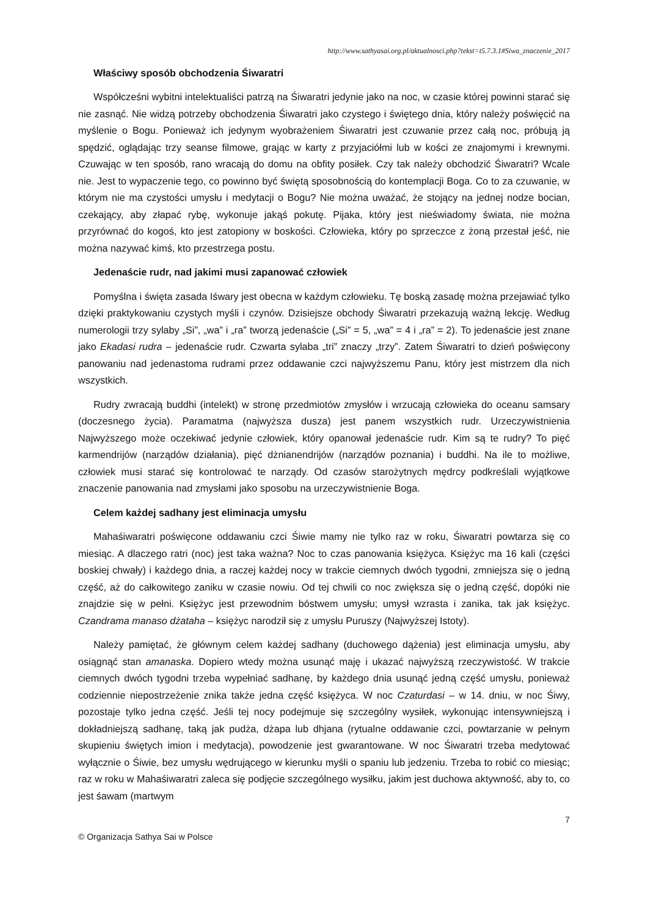http://www.sathyasai.org.pl/aktualnosci.php?tekst=t5.7.3.1#Siwa_znaczenie_2017
Właściwy sposób obchodzenia Śiwaratri
Współcześni wybitni intelektualiści patrzą na Śiwaratri jedynie jako na noc, w czasie której powinni starać się nie zasnąć. Nie widzą potrzeby obchodzenia Śiwaratri jako czystego i świętego dnia, który należy poświęcić na myślenie o Bogu. Ponieważ ich jedynym wyobrażeniem Śiwaratri jest czuwanie przez całą noc, próbują ją spędzić, oglądając trzy seanse filmowe, grając w karty z przyjaciółmi lub w kości ze znajomymi i krewnymi. Czuwając w ten sposób, rano wracają do domu na obfity posiłek. Czy tak należy obchodzić Śiwaratri? Wcale nie. Jest to wypaczenie tego, co powinno być świętą sposobnością do kontemplacji Boga. Co to za czuwanie, w którym nie ma czystości umysłu i medytacji o Bogu? Nie można uważać, że stojący na jednej nodze bocian, czekający, aby złapać rybę, wykonuje jakąś pokutę. Pijaka, który jest nieświadomy świata, nie można przyrównać do kogoś, kto jest zatopiony w boskości. Człowieka, który po sprzeczce z żoną przestał jeść, nie można nazywać kimś, kto przestrzega postu.
Jedenaście rudr, nad jakimi musi zapanować człowiek
Pomyślna i święta zasada Iśwary jest obecna w każdym człowieku. Tę boską zasadę można przejawiać tylko dzięki praktykowaniu czystych myśli i czynów. Dzisiejsze obchody Śiwaratri przekazują ważną lekcję. Według numerologii trzy sylaby „Si”, „wa” i „ra” tworzą jedenaście („Si” = 5, „wa” = 4 i „ra” = 2). To jedenaście jest znane jako Ekadasi rudra – jedenaście rudr. Czwarta sylaba „tri” znaczy „trzy”. Zatem Śiwaratri to dzień poświęcony panowaniu nad jedenastoma rudrami przez oddawanie czci najwyższemu Panu, który jest mistrzem dla nich wszystkich.
Rudry zwracają buddhi (intelekt) w stronę przedmiotów zmysłów i wrzucają człowieka do oceanu samsary (doczesnego życia). Paramatma (najwyższa dusza) jest panem wszystkich rudr. Urzeczywistnienia Najwyższego może oczekiwać jedynie człowiek, który opanował jedenaście rudr. Kim są te rudry? To pięć karmendrijów (narządów działania), pięć dżnianendrijów (narządów poznania) i buddhi. Na ile to możliwe, człowiek musi starać się kontrolować te narządy. Od czasów starożytnych mędrcy podkreślali wyjątkowe znaczenie panowania nad zmysłami jako sposobu na urzeczywistnienie Boga.
Celem każdej sadhany jest eliminacja umysłu
Mahaśiwaratri poświęcone oddawaniu czci Śiwie mamy nie tylko raz w roku, Śiwaratri powtarza się co miesiąc. A dlaczego ratri (noc) jest taka ważna? Noc to czas panowania księżyca. Księżyc ma 16 kali (części boskiej chwały) i każdego dnia, a raczej każdej nocy w trakcie ciemnych dwóch tygodni, zmniejsza się o jedną część, aż do całkowitego zaniku w czasie nowiu. Od tej chwili co noc zwiększa się o jedną część, dopóki nie znajdzie się w pełni. Księżyc jest przewodnim bóstwem umysłu; umysł wzrasta i zanika, tak jak księżyc. Czandrama manaso dżataha – księżyc narodził się z umysłu Puruszy (Najwyższej Istoty).
Należy pamiętać, że głównym celem każdej sadhany (duchowego dążenia) jest eliminacja umysłu, aby osiągnąć stan amanaska. Dopiero wtedy można usunąć maję i ukazać najwyższą rzeczywistość. W trakcie ciemnych dwóch tygodni trzeba wypełniać sadhanę, by każdego dnia usunąć jedną część umysłu, ponieważ codziennie niepostrzeżenie znika także jedna część księżyca. W noc Czaturdasi – w 14. dniu, w noc Śiwy, pozostaje tylko jedna część. Jeśli tej nocy podejmuje się szczególny wysiłek, wykonując intensywniejszą i dokładniejszą sadhanę, taką jak pudża, dżapa lub dhjana (rytualne oddawanie czci, powtarzanie w pełnym skupieniu świętych imion i medytacja), powodzenie jest gwarantowane. W noc Śiwaratri trzeba medytować wyłącznie o Śiwie, bez umysłu wędrującego w kierunku myśli o spaniu lub jedzeniu. Trzeba to robić co miesiąc; raz w roku w Mahaśiwaratri zaleca się podjęcie szczególnego wysiłku, jakim jest duchowa aktywność, aby to, co jest śawam (martwym
7
© Organizacja Sathya Sai w Polsce